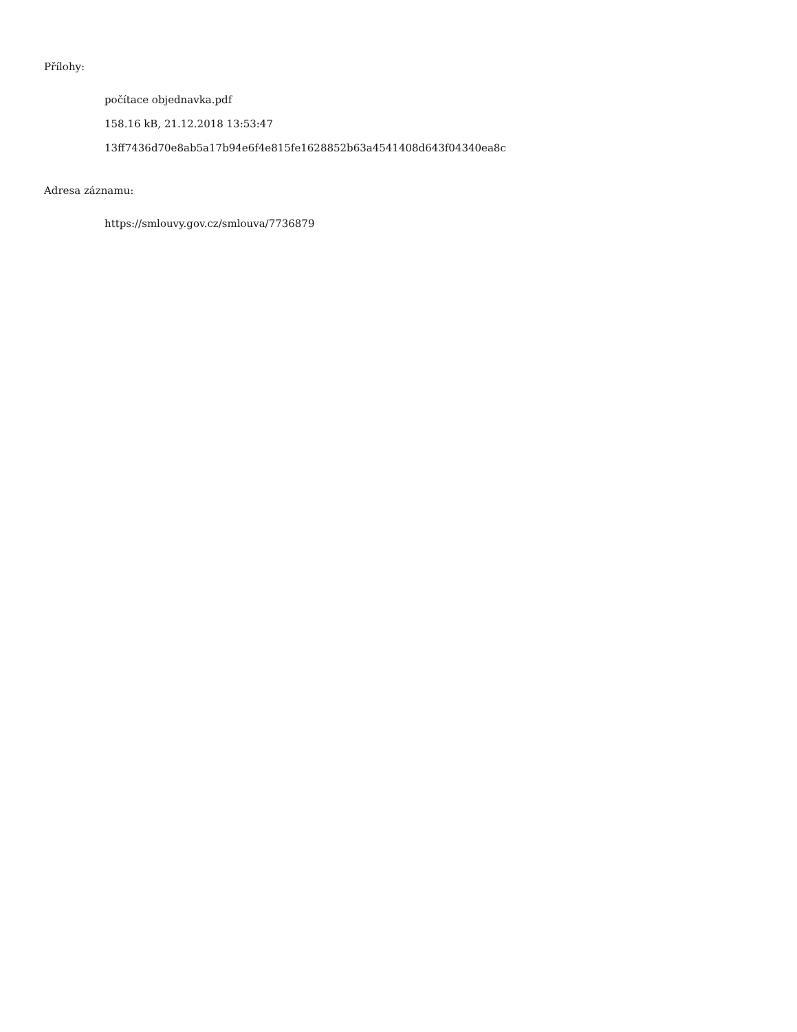Přílohy:
počítace objednavka.pdf
158.16 kB, 21.12.2018 13:53:47
13ff7436d70e8ab5a17b94e6f4e815fe1628852b63a4541408d643f04340ea8c
Adresa záznamu:
https://smlouvy.gov.cz/smlouva/7736879